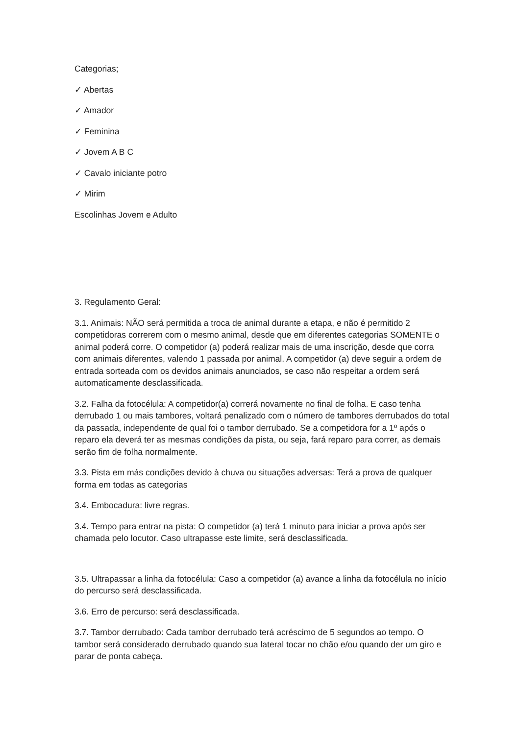Categorias;
✓ Abertas
✓ Amador
✓ Feminina
✓ Jovem A B C
✓ Cavalo iniciante potro
✓ Mirim
Escolinhas Jovem e Adulto
3. Regulamento Geral:
3.1. Animais: NÃO será permitida a troca de animal durante a etapa, e não é permitido 2 competidoras correrem com o mesmo animal, desde que em diferentes categorias SOMENTE o animal poderá corre. O competidor (a) poderá realizar mais de uma inscrição, desde que corra com animais diferentes, valendo 1 passada por animal. A competidor (a) deve seguir a ordem de entrada sorteada com os devidos animais anunciados, se caso não respeitar a ordem será automaticamente desclassificada.
3.2. Falha da fotocélula: A competidor(a) correrá novamente no final de folha. E caso tenha derrubado 1 ou mais tambores, voltará penalizado com o número de tambores derrubados do total da passada, independente de qual foi o tambor derrubado. Se a competidora for a 1º após o reparo ela deverá ter as mesmas condições da pista, ou seja, fará reparo para correr, as demais serão fim de folha normalmente.
3.3. Pista em más condições devido à chuva ou situações adversas: Terá a prova de qualquer forma em todas as categorias
3.4. Embocadura: livre regras.
3.4. Tempo para entrar na pista: O competidor (a) terá 1 minuto para iniciar a prova após ser chamada pelo locutor. Caso ultrapasse este limite, será desclassificada.
3.5. Ultrapassar a linha da fotocélula: Caso a competidor (a) avance a linha da fotocélula no início do percurso será desclassificada.
3.6. Erro de percurso: será desclassificada.
3.7. Tambor derrubado: Cada tambor derrubado terá acréscimo de 5 segundos ao tempo. O tambor será considerado derrubado quando sua lateral tocar no chão e/ou quando der um giro e parar de ponta cabeça.